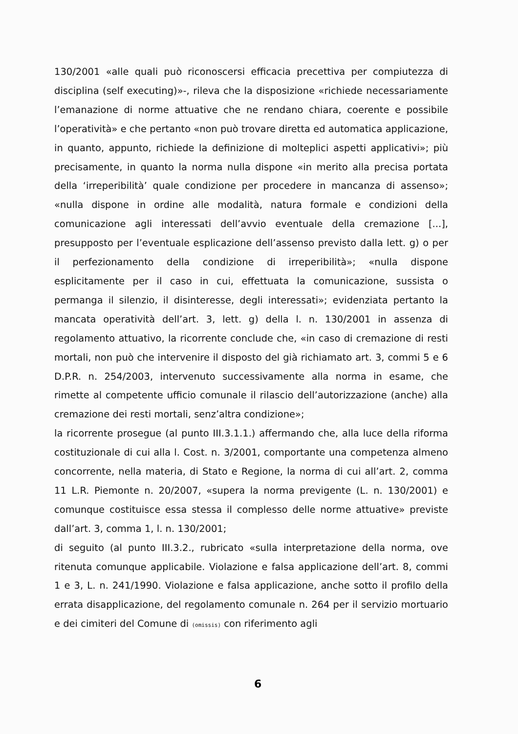130/2001 «alle quali può riconoscersi efficacia precettiva per compiutezza di disciplina (self executing)»-, rileva che la disposizione «richiede necessariamente l’emanazione di norme attuative che ne rendano chiara, coerente e possibile l’operatività» e che pertanto «non può trovare diretta ed automatica applicazione, in quanto, appunto, richiede la definizione di molteplici aspetti applicativi»; più precisamente, in quanto la norma nulla dispone «in merito alla precisa portata della ‘irreperibilità’ quale condizione per procedere in mancanza di assenso»; «nulla dispone in ordine alle modalità, natura formale e condizioni della comunicazione agli interessati dell’avvio eventuale della cremazione [...], presupposto per l’eventuale esplicazione dell’assenso previsto dalla lett. g) o per il perfezionamento della condizione di irreperibilità»; «nulla dispone esplicitamente per il caso in cui, effettuata la comunicazione, sussista o permanga il silenzio, il disinteresse, degli interessati»; evidenziata pertanto la mancata operatività dell’art. 3, lett. g) della l. n. 130/2001 in assenza di regolamento attuativo, la ricorrente conclude che, «in caso di cremazione di resti mortali, non può che intervenire il disposto del già richiamato art. 3, commi 5 e 6 D.P.R. n. 254/2003, intervenuto successivamente alla norma in esame, che rimette al competente ufficio comunale il rilascio dell’autorizzazione (anche) alla cremazione dei resti mortali, senz’altra condizione»;
la ricorrente prosegue (al punto III.3.1.1.) affermando che, alla luce della riforma costituzionale di cui alla l. Cost. n. 3/2001, comportante una competenza almeno concorrente, nella materia, di Stato e Regione, la norma di cui all’art. 2, comma 11 L.R. Piemonte n. 20/2007, «supera la norma previgente (L. n. 130/2001) e comunque costituisce essa stessa il complesso delle norme attuative» previste dall’art. 3, comma 1, l. n. 130/2001;
di seguito (al punto III.3.2., rubricato «sulla interpretazione della norma, ove ritenuta comunque applicabile. Violazione e falsa applicazione dell’art. 8, commi 1 e 3, L. n. 241/1990. Violazione e falsa applicazione, anche sotto il profilo della errata disapplicazione, del regolamento comunale n. 264 per il servizio mortuario e dei cimiteri del Comune di (omissis) con riferimento agli
6